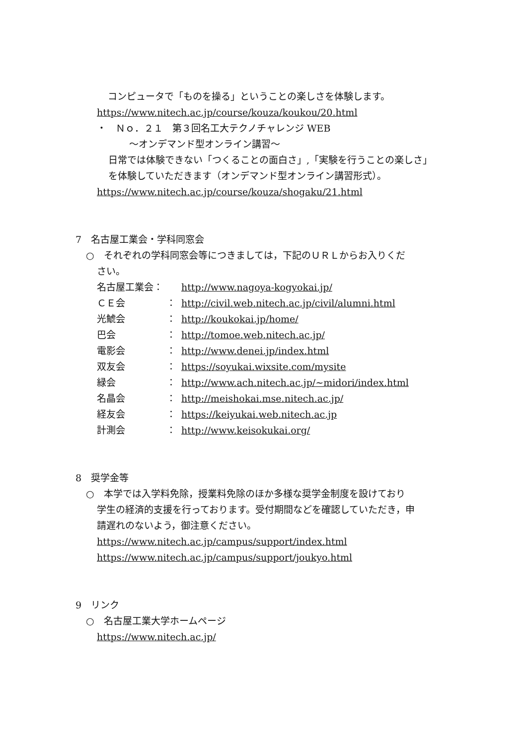コンピュータで「ものを操る」ということの楽しさを体験します。
https://www.nitech.ac.jp/course/kouza/koukou/20.html
・　Ｎｏ．２１　第３回名工大テクノチャレンジ WEB
～オンデマンド型オンライン講習～
日常では体験できない「つくることの面白さ」,「実験を行うことの楽しさ」
を体験していただきます（オンデマンド型オンライン講習形式）。
https://www.nitech.ac.jp/course/kouza/shogaku/21.html
7　名古屋工業会・学科同窓会
○　それぞれの学科同窓会等につきましては，下記のＵＲＬからお入りくだ
さい。
名古屋工業会： http://www.nagoya-kogyokai.jp/
ＣＥ会 ： http://civil.web.nitech.ac.jp/civil/alumni.html
光鯱会 ： http://koukokai.jp/home/
巴会 ： http://tomoe.web.nitech.ac.jp/
電影会 ： http://www.denei.jp/index.html
双友会 ： https://soyukai.wixsite.com/mysite
緑会 ： http://www.ach.nitech.ac.jp/~midori/index.html
名晶会 ： http://meishokai.mse.nitech.ac.jp/
経友会 ： https://keiyukai.web.nitech.ac.jp
計測会 ： http://www.keisokukai.org/
8　奨学金等
○　本学では入学料免除，授業料免除のほか多様な奨学金制度を設けており
学生の経済的支援を行っております。受付期間などを確認していただき，申
請遅れのないよう，御注意ください。
https://www.nitech.ac.jp/campus/support/index.html
https://www.nitech.ac.jp/campus/support/joukyo.html
9　リンク
○　名古屋工業大学ホームページ
https://www.nitech.ac.jp/